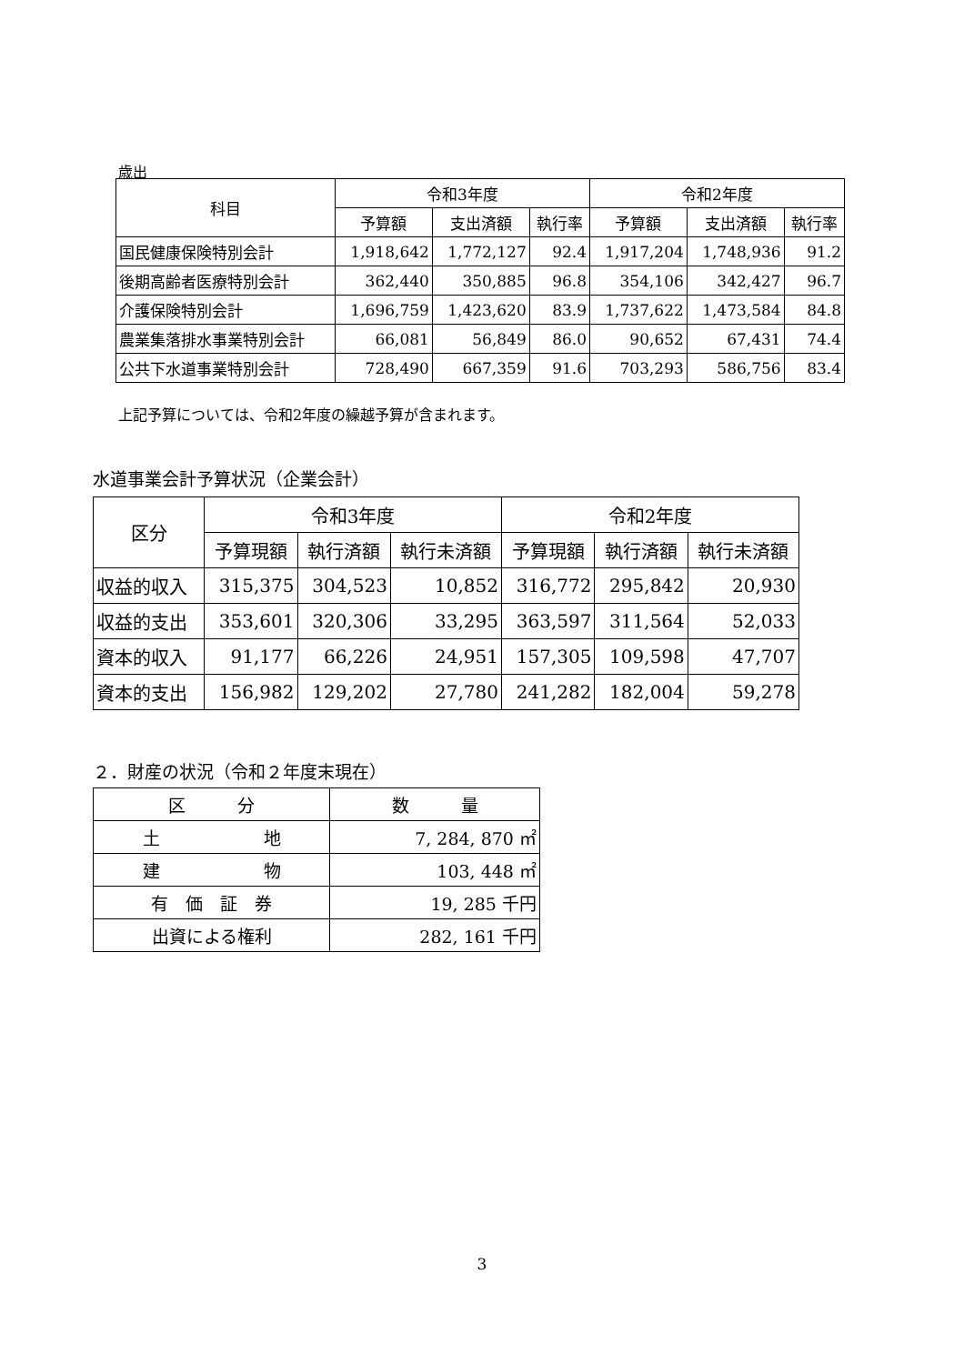歳出
| 科目 | 令和3年度 | | | 令和2年度 | | |
| --- | --- | --- | --- | --- | --- | --- |
| | 予算額 | 支出済額 | 執行率 | 予算額 | 支出済額 | 執行率 |
| 国民健康保険特別会計 | 1,918,642 | 1,772,127 | 92.4 | 1,917,204 | 1,748,936 | 91.2 |
| 後期高齢者医療特別会計 | 362,440 | 350,885 | 96.8 | 354,106 | 342,427 | 96.7 |
| 介護保険特別会計 | 1,696,759 | 1,423,620 | 83.9 | 1,737,622 | 1,473,584 | 84.8 |
| 農業集落排水事業特別会計 | 66,081 | 56,849 | 86.0 | 90,652 | 67,431 | 74.4 |
| 公共下水道事業特別会計 | 728,490 | 667,359 | 91.6 | 703,293 | 586,756 | 83.4 |
上記予算については、令和2年度の繰越予算が含まれます。
水道事業会計予算状況（企業会計）
| 区分 | 令和3年度 | | | 令和2年度 | | |
| --- | --- | --- | --- | --- | --- | --- |
| | 予算現額 | 執行済額 | 執行未済額 | 予算現額 | 執行済額 | 執行未済額 |
| 収益的収入 | 315,375 | 304,523 | 10,852 | 316,772 | 295,842 | 20,930 |
| 収益的支出 | 353,601 | 320,306 | 33,295 | 363,597 | 311,564 | 52,033 |
| 資本的収入 | 91,177 | 66,226 | 24,951 | 157,305 | 109,598 | 47,707 |
| 資本的支出 | 156,982 | 129,202 | 27,780 | 241,282 | 182,004 | 59,278 |
２．財産の状況（令和２年度末現在）
| 区 分 | 数 量 |
| 土 地 | 7, 284, 870 ㎡ |
| 建 物 | 103, 448 ㎡ |
| 有 価 証 券 | 19, 285 千円 |
| 出資による権利 | 282, 161 千円 |
3